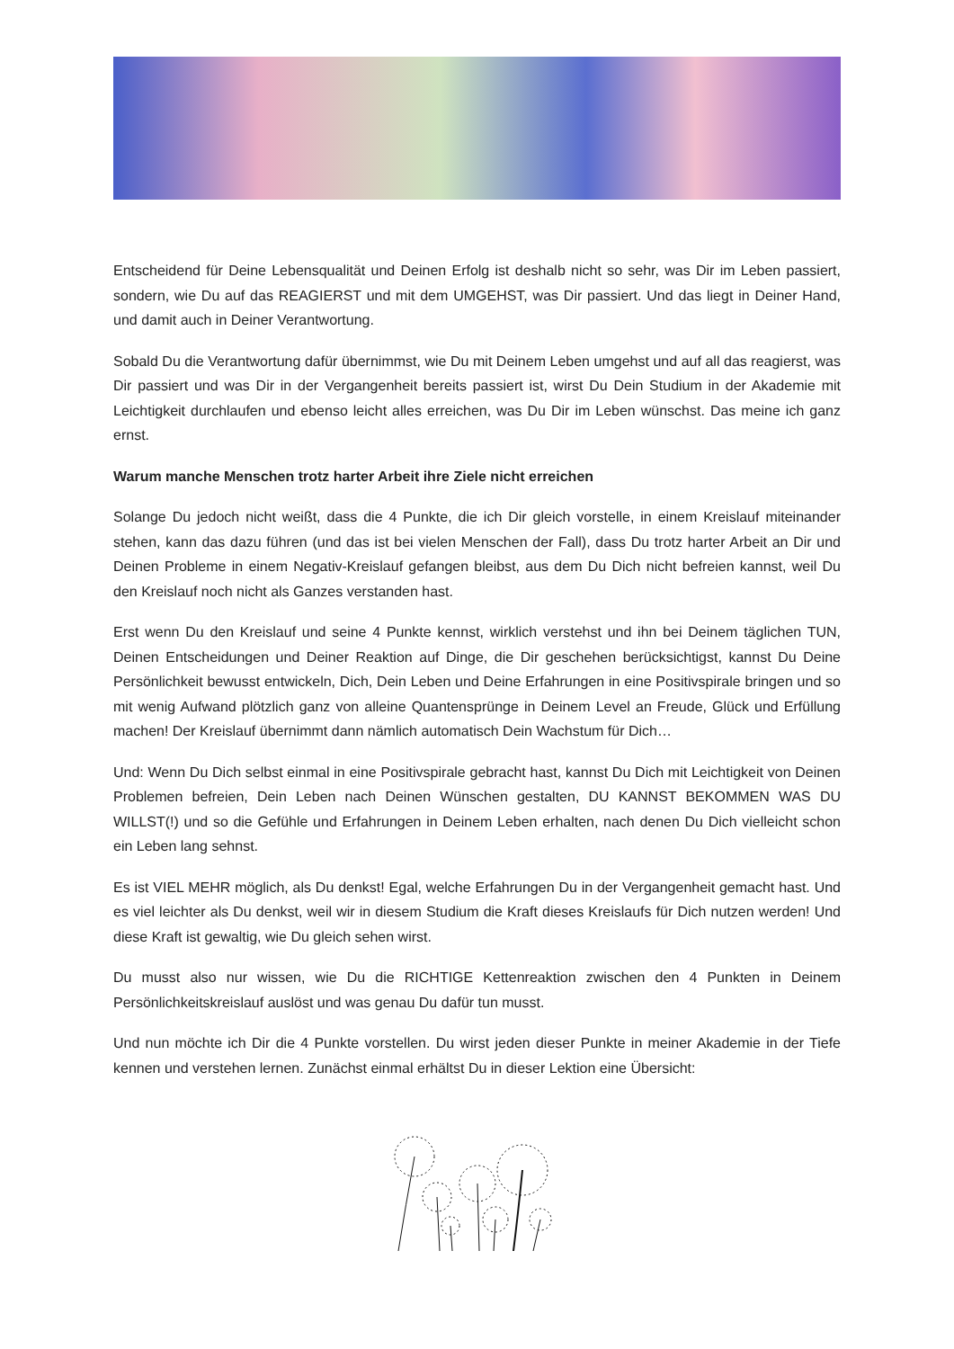Entscheidend für Deine Lebensqualität und Deinen Erfolg ist deshalb nicht so sehr, was Dir im Leben passiert, sondern, wie Du auf das REAGIERST und mit dem UMGEHST, was Dir passiert. Und das liegt in Deiner Hand, und damit auch in Deiner Verantwortung.
Sobald Du die Verantwortung dafür übernimmst, wie Du mit Deinem Leben umgehst und auf all das reagierst, was Dir passiert und was Dir in der Vergangenheit bereits passiert ist, wirst Du Dein Studium in der Akademie mit Leichtigkeit durchlaufen und ebenso leicht alles erreichen, was Du Dir im Leben wünschst. Das meine ich ganz ernst.
Warum manche Menschen trotz harter Arbeit ihre Ziele nicht erreichen
Solange Du jedoch nicht weißt, dass die 4 Punkte, die ich Dir gleich vorstelle, in einem Kreislauf miteinander stehen, kann das dazu führen (und das ist bei vielen Menschen der Fall), dass Du trotz harter Arbeit an Dir und Deinen Probleme in einem Negativ-Kreislauf gefangen bleibst, aus dem Du Dich nicht befreien kannst, weil Du den Kreislauf noch nicht als Ganzes verstanden hast.
Erst wenn Du den Kreislauf und seine 4 Punkte kennst, wirklich verstehst und ihn bei Deinem täglichen TUN, Deinen Entscheidungen und Deiner Reaktion auf Dinge, die Dir geschehen berücksichtigst, kannst Du Deine Persönlichkeit bewusst entwickeln, Dich, Dein Leben und Deine Erfahrungen in eine Positivspirale bringen und so mit wenig Aufwand plötzlich ganz von alleine Quantensprünge in Deinem Level an Freude, Glück und Erfüllung machen! Der Kreislauf übernimmt dann nämlich automatisch Dein Wachstum für Dich…
Und: Wenn Du Dich selbst einmal in eine Positivspirale gebracht hast, kannst Du Dich mit Leichtigkeit von Deinen Problemen befreien, Dein Leben nach Deinen Wünschen gestalten, DU KANNST BEKOMMEN WAS DU WILLST(!) und so die Gefühle und Erfahrungen in Deinem Leben erhalten, nach denen Du Dich vielleicht schon ein Leben lang sehnst.
Es ist VIEL MEHR möglich, als Du denkst! Egal, welche Erfahrungen Du in der Vergangenheit gemacht hast. Und es viel leichter als Du denkst, weil wir in diesem Studium die Kraft dieses Kreislaufs für Dich nutzen werden! Und diese Kraft ist gewaltig, wie Du gleich sehen wirst.
Du musst also nur wissen, wie Du die RICHTIGE Kettenreaktion zwischen den 4 Punkten in Deinem Persönlichkeitskreislauf auslöst und was genau Du dafür tun musst.
Und nun möchte ich Dir die 4 Punkte vorstellen. Du wirst jeden dieser Punkte in meiner Akademie in der Tiefe kennen und verstehen lernen. Zunächst einmal erhältst Du in dieser Lektion eine Übersicht: